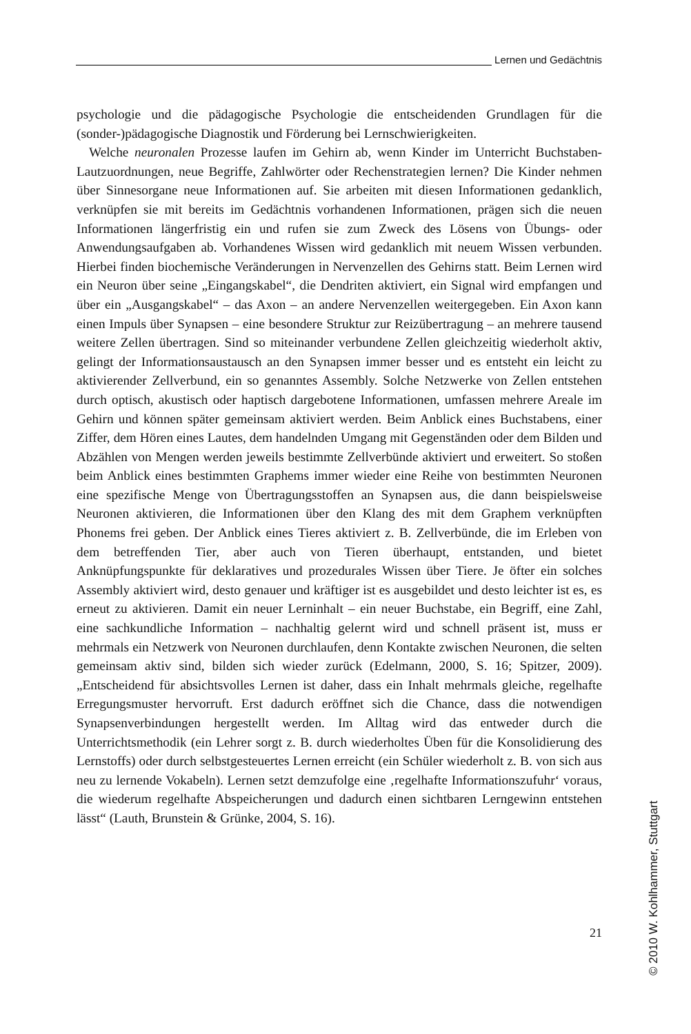Lernen und Gedächtnis
psychologie und die pädagogische Psychologie die entscheidenden Grundlagen für die (sonder-)pädagogische Diagnostik und Förderung bei Lernschwierigkeiten.
Welche neuronalen Prozesse laufen im Gehirn ab, wenn Kinder im Unterricht Buchstaben-Lautzuordnungen, neue Begriffe, Zahlwörter oder Rechenstrategien lernen? Die Kinder nehmen über Sinnesorgane neue Informationen auf. Sie arbeiten mit diesen Informationen gedanklich, verknüpfen sie mit bereits im Gedächtnis vorhandenen Informationen, prägen sich die neuen Informationen längerfristig ein und rufen sie zum Zweck des Lösens von Übungs- oder Anwendungsaufgaben ab. Vorhandenes Wissen wird gedanklich mit neuem Wissen verbunden. Hierbei finden biochemische Veränderungen in Nervenzellen des Gehirns statt. Beim Lernen wird ein Neuron über seine „Eingangskabel“, die Dendriten aktiviert, ein Signal wird empfangen und über ein „Ausgangskabel“ – das Axon – an andere Nervenzellen weitergegeben. Ein Axon kann einen Impuls über Synapsen – eine besondere Struktur zur Reizübertragung – an mehrere tausend weitere Zellen übertragen. Sind so miteinander verbundene Zellen gleichzeitig wiederholt aktiv, gelingt der Informationsaustausch an den Synapsen immer besser und es entsteht ein leicht zu aktivierender Zellverbund, ein so genanntes Assembly. Solche Netzwerke von Zellen entstehen durch optisch, akustisch oder haptisch dargebotene Informationen, umfassen mehrere Areale im Gehirn und können später gemeinsam aktiviert werden. Beim Anblick eines Buchstabens, einer Ziffer, dem Hören eines Lautes, dem handelnden Umgang mit Gegenständen oder dem Bilden und Abzählen von Mengen werden jeweils bestimmte Zellverbünde aktiviert und erweitert. So stoßen beim Anblick eines bestimmten Graphems immer wieder eine Reihe von bestimmten Neuronen eine spezifische Menge von Übertragungsstoffen an Synapsen aus, die dann beispielsweise Neuronen aktivieren, die Informationen über den Klang des mit dem Graphem verknüpften Phonems frei geben. Der Anblick eines Tieres aktiviert z. B. Zellverbünde, die im Erleben von dem betreffenden Tier, aber auch von Tieren überhaupt, entstanden, und bietet Anknüpfungspunkte für deklaratives und prozedurales Wissen über Tiere. Je öfter ein solches Assembly aktiviert wird, desto genauer und kräftiger ist es ausgebildet und desto leichter ist es, es erneut zu aktivieren. Damit ein neuer Lerninhalt – ein neuer Buchstabe, ein Begriff, eine Zahl, eine sachkundliche Information – nachhaltig gelernt wird und schnell präsent ist, muss er mehrmals ein Netzwerk von Neuronen durchlaufen, denn Kontakte zwischen Neuronen, die selten gemeinsam aktiv sind, bilden sich wieder zurück (Edelmann, 2000, S. 16; Spitzer, 2009). „Entscheidend für absichtsvolles Lernen ist daher, dass ein Inhalt mehrmals gleiche, regelhafte Erregungsmuster hervorruft. Erst dadurch eröffnet sich die Chance, dass die notwendigen Synapsenverbindungen hergestellt werden. Im Alltag wird das entweder durch die Unterrichtsmethodik (ein Lehrer sorgt z. B. durch wiederholtes Üben für die Konsolidierung des Lernstoffs) oder durch selbstgesteuertes Lernen erreicht (ein Schüler wiederholt z. B. von sich aus neu zu lernende Vokabeln). Lernen setzt demzufolge eine ‚regelhafte Informationszufuhr‘ voraus, die wiederum regelhafte Abspeicherungen und dadurch einen sichtbaren Lerngewinn entstehen lässt“ (Lauth, Brunstein & Grünke, 2004, S. 16).
21
© 2010 W. Kohlhammer, Stuttgart